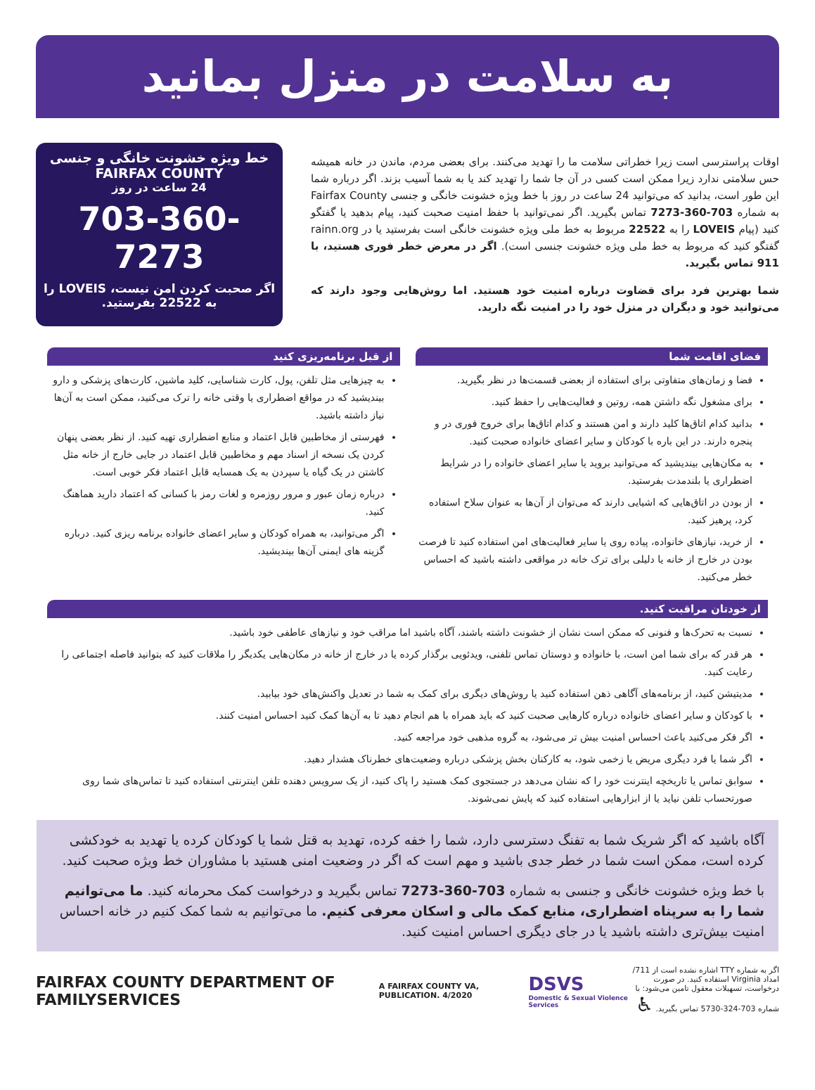به سلامت در منزل بمانید
اوقات پراسترسی است زیرا خطراتی سلامت ما را تهدید می‌کنند. برای بعضی مردم، ماندن در خانه همیشه حس سلامتی ندارد زیرا ممکن است کسی در آن جا شما را تهدید کند یا به شما آسیب بزند. اگر درباره شما این طور است، بدانید که می‌توانید 24 ساعت در روز با خط ویژه خشونت خانگی و جنسی Fairfax County به شماره 703-360-7273 تماس بگیرید. اگر نمی‌توانید با حفظ امنیت صحبت کنید، پیام بدهید یا گفتگو کنید (پیام LOVEIS را به 22522 مربوط به خط ملی ویژه خشونت خانگی است بفرستید یا در rainn.org گفتگو کنید که مربوط به خط ملی ویژه خشونت جنسی است). اگر در معرض خطر فوری هستید، با 911 تماس بگیرید.
شما بهترین فرد برای قضاوت درباره امنیت خود هستید. اما روش‌هایی وجود دارند که می‌توانید خود و دیگران در منزل خود را در امنیت نگه دارید.
خط ویژه خشونت خانگی و جنسی
FAIRFAX COUNTY
24 ساعت در روز
703-360-7273
اگر صحبت کردن امن نیست، LOVEIS را به 22522 بفرستید.
فضای اقامت شما
فضا و زمان‌های متفاوتی برای استفاده از بعضی قسمت‌ها در نظر بگیرید.
برای مشغول نگه داشتن همه، روتین و فعالیت‌هایی را حفظ کنید.
بدانید کدام اتاق‌ها کلید دارند و امن هستند و کدام اتاق‌ها برای خروج فوری در و پنجره دارند. در این باره با کودکان و سایر اعضای خانواده صحبت کنید.
به مکان‌هایی بیندیشید که می‌توانید بروید یا سایر اعضای خانواده را در شرایط اضطراری یا بلندمدت بفرستید.
از بودن در اتاق‌هایی که اشیایی دارند که می‌توان از آن‌ها به عنوان سلاح استفاده کرد، پرهیز کنید.
از خرید، نیازهای خانواده، پیاده روی یا سایر فعالیت‌های امن استفاده کنید تا فرصت بودن در خارج از خانه یا دلیلی برای ترک خانه در مواقعی داشته باشید که احساس خطر می‌کنید.
از قبل برنامه‌ریزی کنید
به چیزهایی مثل تلفن، پول، کارت شناسایی، کلید ماشین، کارت‌های پزشکی و دارو بیندیشید که در مواقع اضطراری یا وقتی خانه را ترک می‌کنید، ممکن است به آن‌ها نیاز داشته باشید.
فهرستی از مخاطبین قابل اعتماد و منابع اضطراری تهیه کنید. از نظر بعضی پنهان کردن یک نسخه از اسناد مهم و مخاطبین قابل اعتماد در جایی خارج از خانه مثل کاشتن در یک گیاه یا سپردن به یک همسایه قابل اعتماد فکر خوبی است.
درباره زمان عبور و مرور روزمره و لغات رمز با کسانی که اعتماد دارید هماهنگ کنید.
اگر می‌توانید، به همراه کودکان و سایر اعضای خانواده برنامه ریزی کنید. درباره گزینه های ایمنی آن‌ها بیندیشید.
از خودتان مراقبت کنید.
نسبت به تحرک‌ها و فنونی که ممکن است نشان از خشونت داشته باشند، آگاه باشید اما مراقب خود و نیازهای عاطفی خود باشید.
هر قدر که برای شما امن است، با خانواده و دوستان تماس تلفنی، ویدئویی برگذار کرده یا در خارج از خانه در مکان‌هایی یکدیگر را ملاقات کنید که بتوانید فاصله اجتماعی را رعایت کنید.
مدیتیشن کنید، از برنامه‌های آگاهی ذهن استفاده کنید یا روش‌های دیگری برای کمک به شما در تعدیل واکنش‌های خود بیابید.
با کودکان و سایر اعضای خانواده درباره کارهایی صحبت کنید که باید همراه با هم انجام دهید تا به آن‌ها کمک کنید احساس امنیت کنند.
اگر فکر می‌کنید باعث احساس امنیت بیش تر می‌شود، به گروه مذهبی خود مراجعه کنید.
اگر شما یا فرد دیگری مریض یا زخمی شود، به کارکنان بخش پزشکی درباره وضعیت‌های خطرناک هشدار دهید.
سوابق تماس یا تاریخچه اینترنت خود را که نشان می‌دهد در جستجوی کمک هستید را پاک کنید، از یک سرویس دهنده تلفن اینترنتی استفاده کنید تا تماس‌های شما روی صورتحساب تلفن نیاید یا از ابزارهایی استفاده کنید که پایش نمی‌شوند.
آگاه باشید که اگر شریک شما به تفنگ دسترسی دارد، شما را خفه کرده، تهدید به قتل شما یا کودکان کرده یا تهدید به خودکشی کرده است، ممکن است شما در خطر جدی باشید و مهم است که اگر در وضعیت امنی هستید با مشاوران خط ویژه صحبت کنید.
با خط ویژه خشونت خانگی و جنسی به شماره 703-360-7273 تماس بگیرید و درخواست کمک محرمانه کنید. ما می‌توانیم شما را به سرپناه اضطراری، منابع کمک مالی و اسکان معرفی کنیم. ما می‌توانیم به شما کمک کنیم در خانه احساس امنیت بیش‌تری داشته باشید یا در جای دیگری احساس امنیت کنید.
FAIRFAX COUNTY DEPARTMENT OF FAMILYSERVICES
A FAIRFAX COUNTY VA, PUBLICATION. 4/2020
DSVS
Domestic & Sexual Violence Services
اگر به شماره TTY اشاره نشده است از 711/امداد Virginia استفاده کنید. در صورت درخواست، تسهیلات معقول تامین می‌شود: با شماره 703-324-5730 تماس بگیرید. ♿